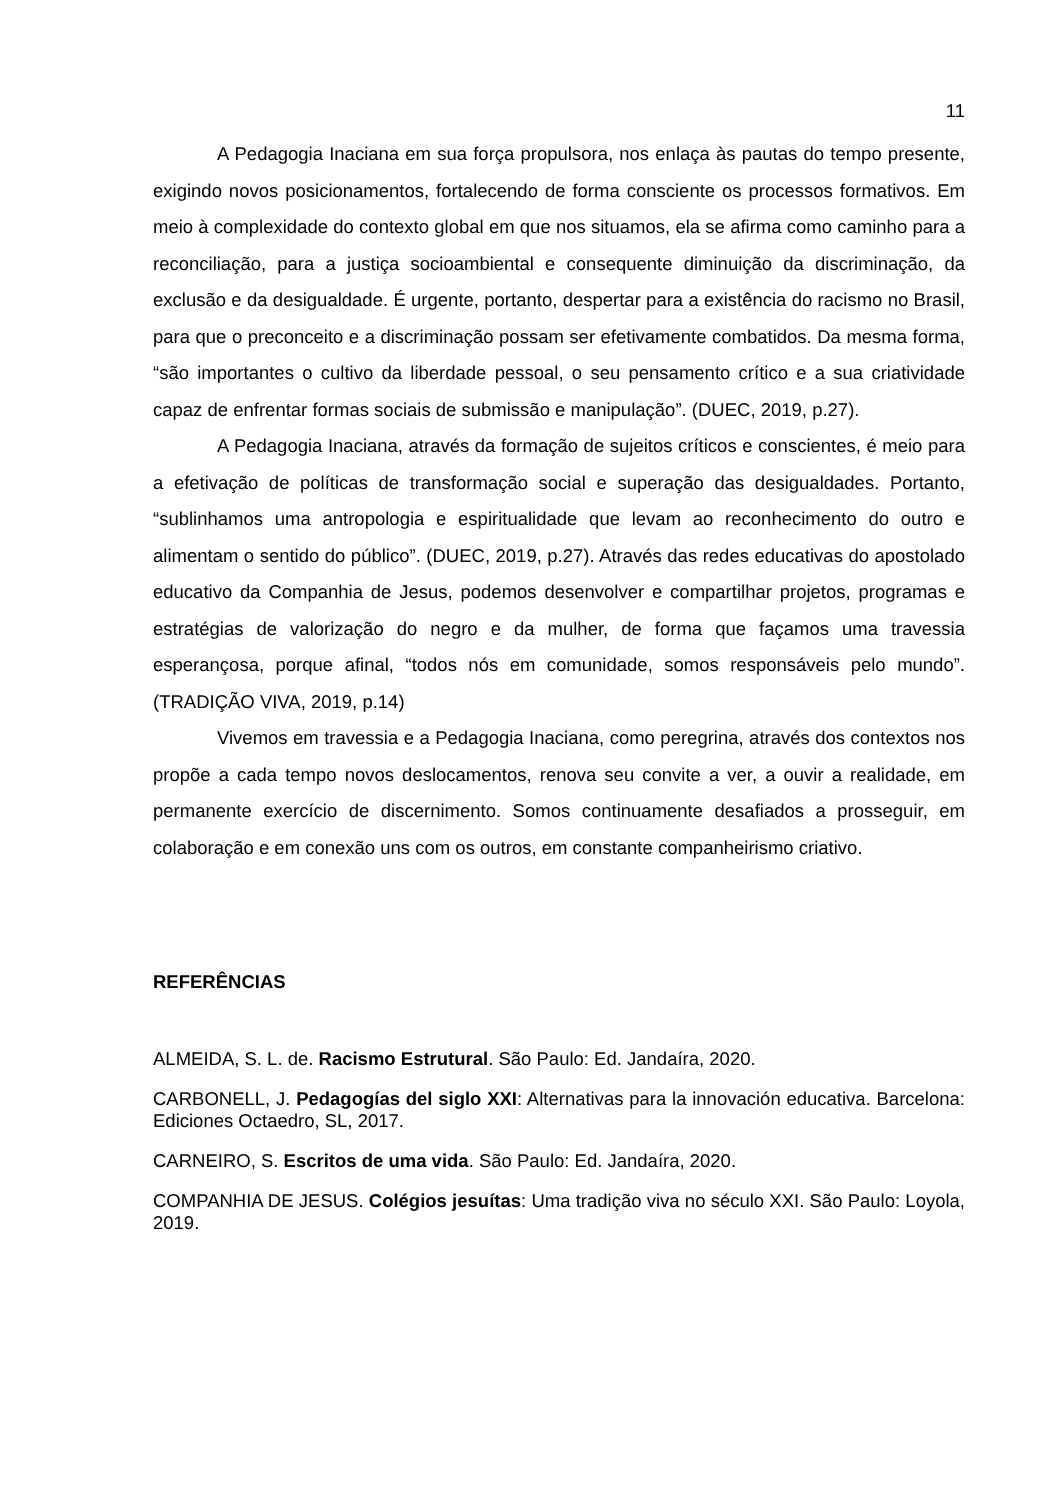11
A Pedagogia Inaciana em sua força propulsora, nos enlaça às pautas do tempo presente, exigindo novos posicionamentos, fortalecendo de forma consciente os processos formativos. Em meio à complexidade do contexto global em que nos situamos, ela se afirma como caminho para a reconciliação, para a justiça socioambiental e consequente diminuição da discriminação, da exclusão e da desigualdade. É urgente, portanto, despertar para a existência do racismo no Brasil, para que o preconceito e a discriminação possam ser efetivamente combatidos. Da mesma forma, “são importantes o cultivo da liberdade pessoal, o seu pensamento crítico e a sua criatividade capaz de enfrentar formas sociais de submissão e manipulação”. (DUEC, 2019, p.27).
A Pedagogia Inaciana, através da formação de sujeitos críticos e conscientes, é meio para a efetivação de políticas de transformação social e superação das desigualdades. Portanto, “sublinhamos uma antropologia e espiritualidade que levam ao reconhecimento do outro e alimentam o sentido do público”. (DUEC, 2019, p.27). Através das redes educativas do apostolado educativo da Companhia de Jesus, podemos desenvolver e compartilhar projetos, programas e estratégias de valorização do negro e da mulher, de forma que façamos uma travessia esperançosa, porque afinal, “todos nós em comunidade, somos responsáveis pelo mundo”. (TRADIÇÃO VIVA, 2019, p.14)
Vivemos em travessia e a Pedagogia Inaciana, como peregrina, através dos contextos nos propõe a cada tempo novos deslocamentos, renova seu convite a ver, a ouvir a realidade, em permanente exercício de discernimento. Somos continuamente desafiados a prosseguir, em colaboração e em conexão uns com os outros, em constante companheirismo criativo.
REFERÊNCIAS
ALMEIDA, S. L. de. Racismo Estrutural. São Paulo: Ed. Jandaíra, 2020.
CARBONELL, J. Pedagogías del siglo XXI: Alternativas para la innovación educativa. Barcelona: Ediciones Octaedro, SL, 2017.
CARNEIRO, S. Escritos de uma vida. São Paulo: Ed. Jandaíra, 2020.
COMPANHIA DE JESUS. Colégios jesuítas: Uma tradição viva no século XXI. São Paulo: Loyola, 2019.